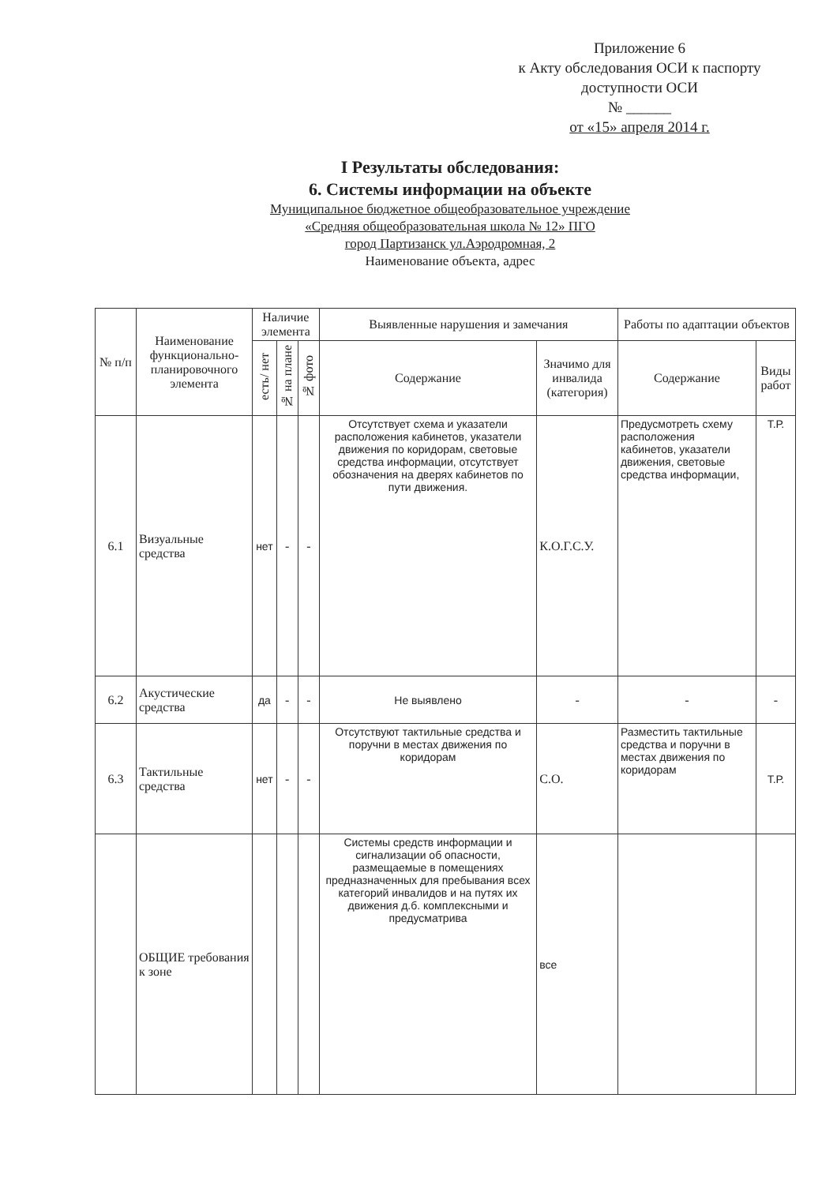Приложение 6
к Акту обследования ОСИ к паспорту доступности ОСИ
№ ______
от «15» апреля 2014 г.
I Результаты обследования:
6. Системы информации на объекте
Муниципальное бюджетное общеобразовательное учреждение
«Средняя общеобразовательная школа № 12» ПГО
город Партизанск ул.Аэродромная, 2
Наименование объекта, адрес
| № п/п | Наименование функционально-планировочного элемента | Наличие элемента | | | Выявленные нарушения и замечания | | Работы по адаптации объектов | |
| --- | --- | --- | --- | --- | --- | --- | --- | --- |
| | | есть/ нет | № на плане | № фото | Содержание | Значимо для инвалида (категория) | Содержание | Виды работ |
| 6.1 | Визуальные средства | нет | - | - | Отсутствует схема и указатели расположения кабинетов, указатели движения по коридорам, световые средства информации, отсутствует обозначения на дверях кабинетов по пути движения. | К.О.Г.С.У. | Предусмотреть схему расположения кабинетов, указатели движения, световые средства информации, | Т.Р. |
| 6.2 | Акустические средства | да | - | - | Не выявлено | - | - | - |
| 6.3 | Тактильные средства | нет | - | - | Отсутствуют тактильные средства и поручни в местах движения по коридорам | С.О. | Разместить тактильные средства и поручни в местах движения по коридорам | Т.Р. |
| | ОБЩИЕ требования к зоне | | | | Системы средств информации и сигнализации об опасности, размещаемые в помещениях предназначенных для пребывания всех категорий инвалидов и на путях их движения д.б. комплексными и предусматрива | все | | |